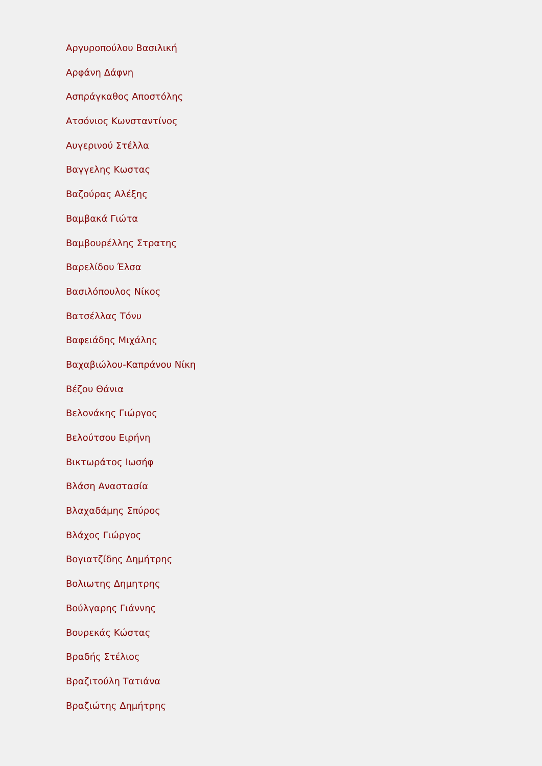Αργυροπούλου Βασιλική
Αρφάνη Δάφνη
Ασπράγκαθος Αποστόλης
Ατσόνιος Κωνσταντίνος
Αυγερινού Στέλλα
Βαγγελης Κωστας
Βαζούρας Αλέξης
Βαμβακά Γιώτα
Βαμβουρέλλης Στρατης
Βαρελίδου Έλσα
Βασιλόπουλος Νίκος
Βατσέλλας Τόνυ
Βαφειάδης Μιχάλης
Βαχαβιώλου-Καπράνου Νίκη
Βέζου Θάνια
Βελονάκης Γιώργος
Βελούτσου Ειρήνη
Βικτωράτος Ιωσήφ
Βλάση Αναστασία
Βλαχαδάμης Σπύρος
Βλάχος Γιώργος
Βογιατζίδης Δημήτρης
Βολιωτης Δημητρης
Βούλγαρης Γιάννης
Βουρεκάς Κώστας
Βραδής Στέλιος
Βραζιτούλη Τατιάνα
Βραζιώτης Δημήτρης